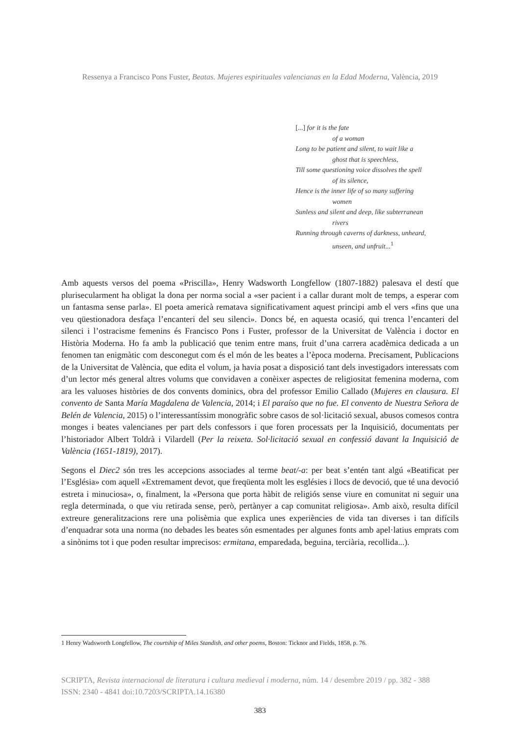Ressenya a Francisco Pons Fuster, Beatas. Mujeres espirituales valencianas en la Edad Moderna, València, 2019
[...] for it is the fate
of a woman
Long to be patient and silent, to wait like a
ghost that is speechless,
Till some questioning voice dissolves the spell
of its silence,
Hence is the inner life of so many suffering
women
Sunless and silent and deep, like subterranean
rivers
Running through caverns of darkness, unheard,
unseen, and unfruit...<sup>1</sup>
Amb aquests versos del poema «Priscilla», Henry Wadsworth Longfellow (1807-1882) palesava el destí que plurisecularment ha obligat la dona per norma social a «ser pacient i a callar durant molt de temps, a esperar com un fantasma sense parla». El poeta americà rematava significativament aquest principi amb el vers «fins que una veu qüestionadora desfaça l’encanteri del seu silenci». Doncs bé, en aquesta ocasió, qui trenca l’encanteri del silenci i l’ostracisme femenins és Francisco Pons i Fuster, professor de la Universitat de València i doctor en Història Moderna. Ho fa amb la publicació que tenim entre mans, fruit d’una carrera acadèmica dedicada a un fenomen tan enigmàtic com desconegut com és el món de les beates a l’època moderna. Precisament, Publicacions de la Universitat de València, que edita el volum, ja havia posat a disposició tant dels investigadors interessats com d’un lector més general altres volums que convidaven a conèixer aspectes de religiositat femenina moderna, com ara les valuoses històries de dos convents dominics, obra del professor Emilio Callado (Mujeres en clausura. El convento de Santa María Magdalena de Valencia, 2014; i El paraíso que no fue. El convento de Nuestra Señora de Belén de Valencia, 2015) o l’interessantíssim monogràfic sobre casos de sol·licitació sexual, abusos comesos contra monges i beates valencianes per part dels confessors i que foren processats per la Inquisició, documentats per l’historiador Albert Toldrà i Vilardell (Per la reixeta. Sol·licitació sexual en confessió davant la Inquisició de València (1651-1819), 2017).
Segons el Diec2 són tres les accepcions associades al terme beat/-a: per beat s’entén tant algú «Beatificat per l’Església» com aquell «Extremament devot, que freqüenta molt les esglésies i llocs de devoció, que té una devoció estreta i minuciosa», o, finalment, la «Persona que porta hàbit de religiós sense viure en comunitat ni seguir una regla determinada, o que viu retirada sense, però, pertànyer a cap comunitat religiosa». Amb això, resulta difícil extreure generalitzacions rere una polisèmia que explica unes experiències de vida tan diverses i tan difícils d’enquadrar sota una norma (no debades les beates són esmentades per algunes fonts amb apel·latius emprats com a sinònims tot i que poden resultar imprecisos: ermitana, emparedada, beguina, terciària, recollida...).
1 Henry Wadsworth Longfellow, The courtship of Miles Standish, and other poems, Boston: Ticknor and Fields, 1858, p. 76.
SCRIPTA, Revista internacional de literatura i cultura medieval i moderna, núm. 14 / desembre 2019 / pp. 382 - 388
ISSN: 2340 - 4841 doi:10.7203/SCRIPTA.14.16380
383